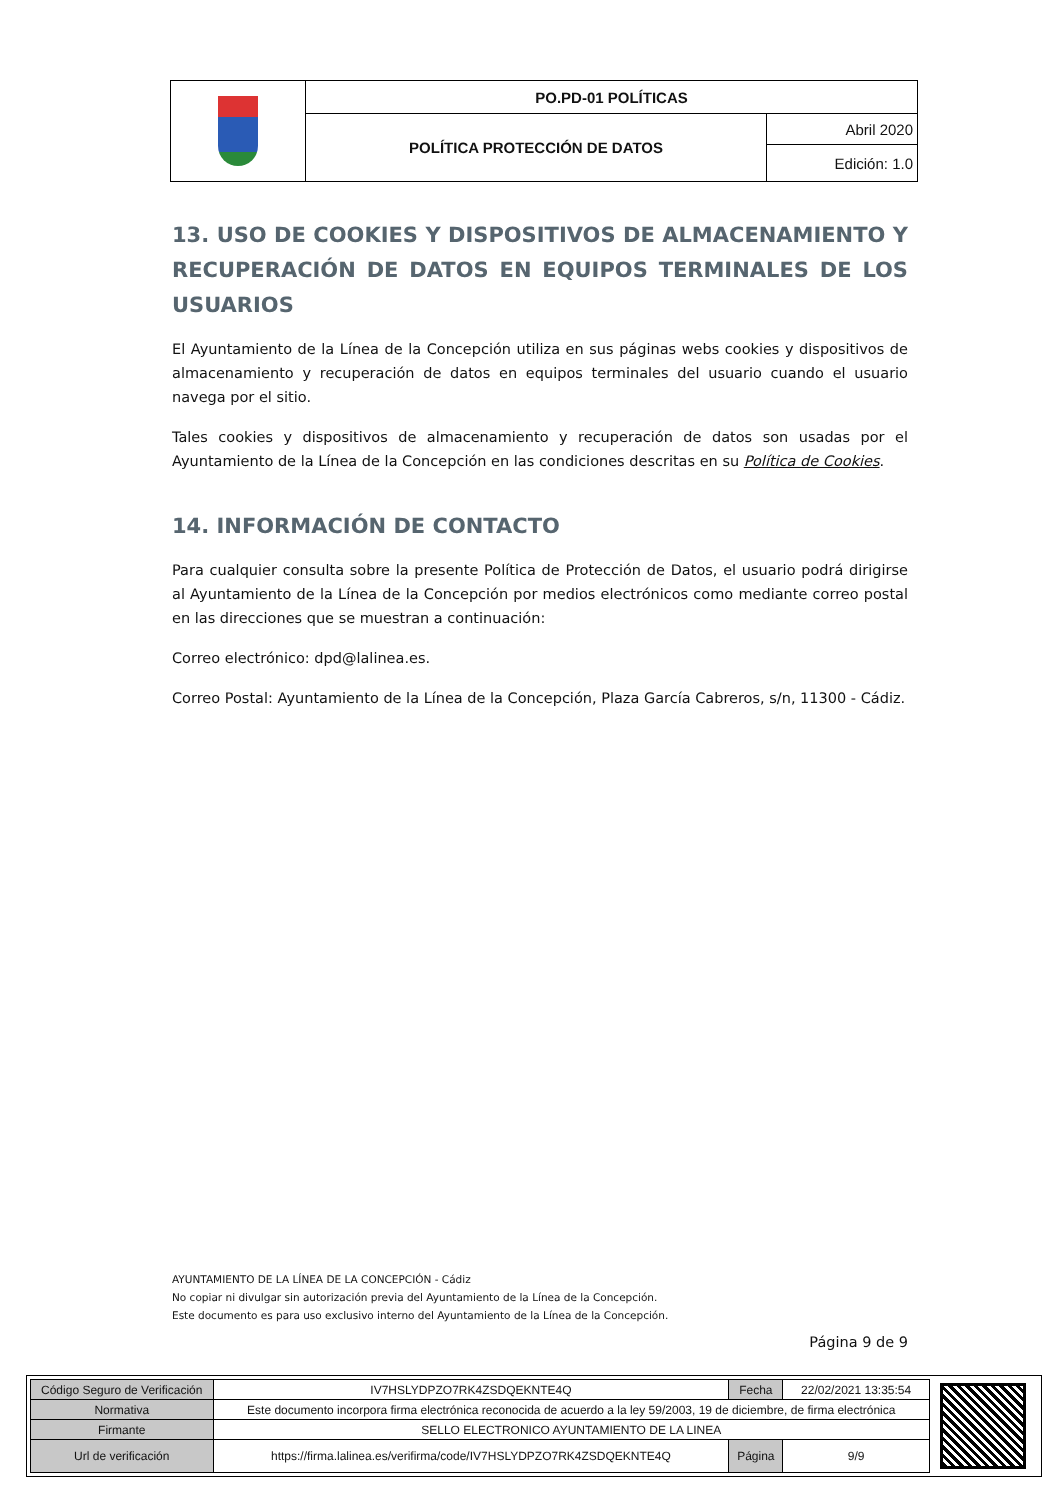| | PO.PD-01 POLÍTICAS | |
| | POLÍTICA PROTECCIÓN DE DATOS | Abril 2020 |
| | | Edición: 1.0 |
13. USO DE COOKIES Y DISPOSITIVOS DE ALMACENAMIENTO Y RECUPERACIÓN DE DATOS EN EQUIPOS TERMINALES DE LOS USUARIOS
El Ayuntamiento de la Línea de la Concepción utiliza en sus páginas webs cookies y dispositivos de almacenamiento y recuperación de datos en equipos terminales del usuario cuando el usuario navega por el sitio.
Tales cookies y dispositivos de almacenamiento y recuperación de datos son usadas por el Ayuntamiento de la Línea de la Concepción en las condiciones descritas en su Política de Cookies.
14. INFORMACIÓN DE CONTACTO
Para cualquier consulta sobre la presente Política de Protección de Datos, el usuario podrá dirigirse al Ayuntamiento de la Línea de la Concepción por medios electrónicos como mediante correo postal en las direcciones que se muestran a continuación:
Correo electrónico: dpd@lalinea.es.
Correo Postal: Ayuntamiento de la Línea de la Concepción, Plaza García Cabreros, s/n, 11300 - Cádiz.
AYUNTAMIENTO DE LA LÍNEA DE LA CONCEPCIÓN - Cádiz
No copiar ni divulgar sin autorización previa del Ayuntamiento de la Línea de la Concepción.
Este documento es para uso exclusivo interno del Ayuntamiento de la Línea de la Concepción.
Página 9 de 9
| Código Seguro de Verificación | IV7HSLYDPZO7RK4ZSDQEKNTE4Q | Fecha | 22/02/2021 13:35:54 |
| Normativa | Este documento incorpora firma electrónica reconocida de acuerdo a la ley 59/2003, 19 de diciembre, de firma electrónica | | |
| Firmante | SELLO ELECTRONICO AYUNTAMIENTO DE LA LINEA | | |
| Url de verificación | https://firma.lalinea.es/verifirma/code/IV7HSLYDPZO7RK4ZSDQEKNTE4Q | Página | 9/9 |